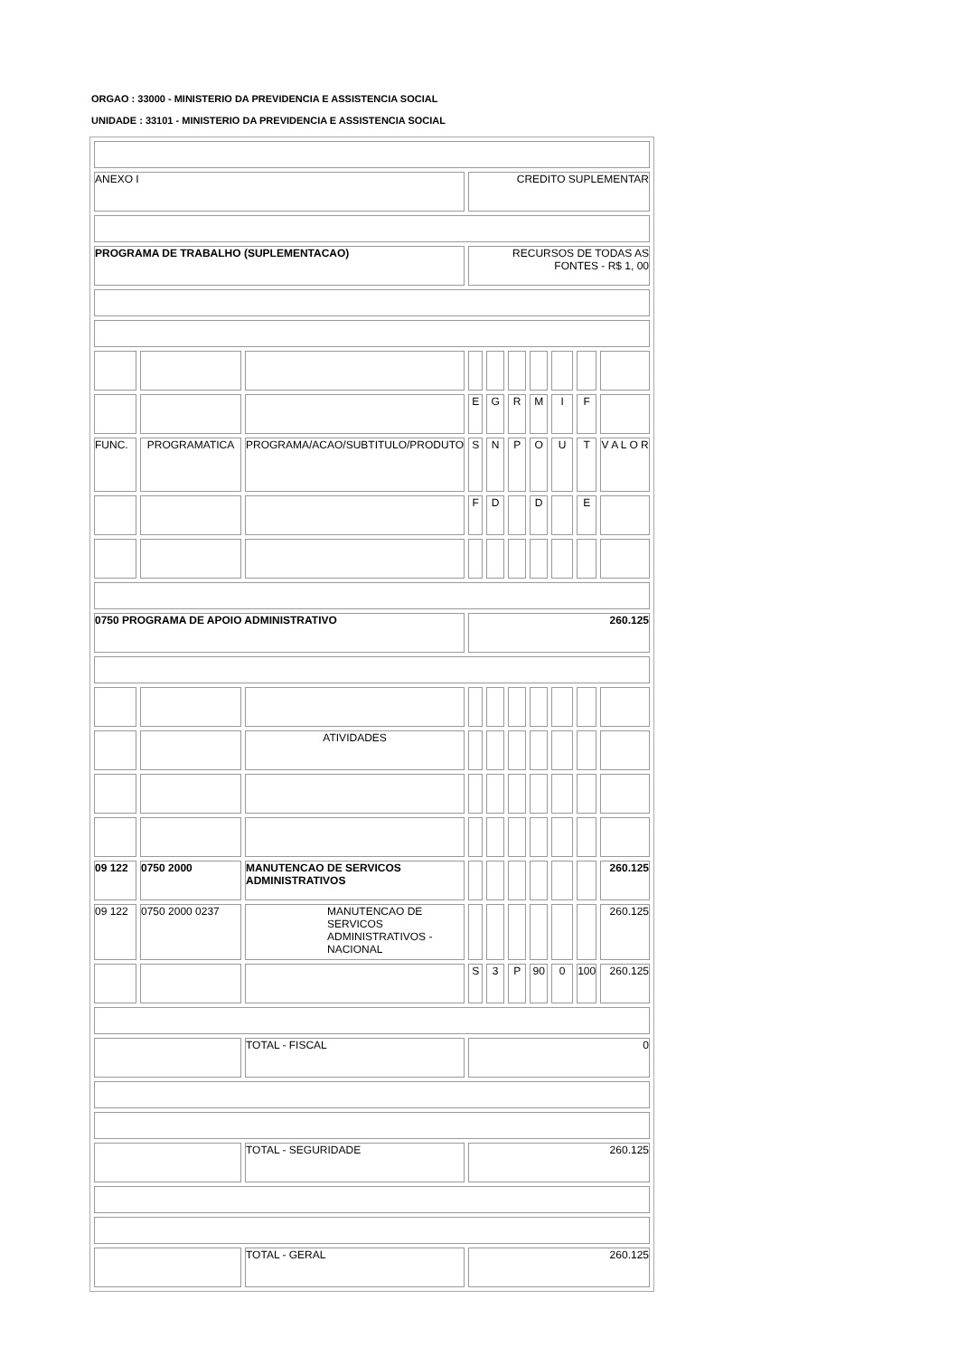ORGAO : 33000 - MINISTERIO DA PREVIDENCIA E ASSISTENCIA SOCIAL
UNIDADE : 33101 - MINISTERIO DA PREVIDENCIA E ASSISTENCIA SOCIAL
| ANEXO I | | | CREDITO SUPLEMENTAR | | | | | | |
| PROGRAMA DE TRABALHO (SUPLEMENTACAO) | | | RECURSOS DE TODAS AS FONTES - R$ 1, 00 | | | | | | |
| | | | E | G | R | M | I | F | |
| FUNC. | PROGRAMATICA | PROGRAMA/ACAO/SUBTITULO/PRODUTO | S | N | P | O | U | T | V A L O R |
| | | | F | D | | D | | E | |
| 0750 PROGRAMA DE APOIO ADMINISTRATIVO | | | 260.125 | | | | | | |
| | | ATIVIDADES | | | | | | | |
| 09 122 | 0750 2000 | MANUTENCAO DE SERVICOS ADMINISTRATIVOS | | | | | | | 260.125 |
| 09 122 | 0750 2000 0237 | MANUTENCAO DE SERVICOS ADMINISTRATIVOS - NACIONAL | | | | | | | 260.125 |
| | | | S | 3 | P | 90 | 0 | 100 | 260.125 |
| | | TOTAL - FISCAL | 0 | | | | | | |
| | | TOTAL - SEGURIDADE | 260.125 | | | | | | |
| | | TOTAL - GERAL | 260.125 | | | | | | |